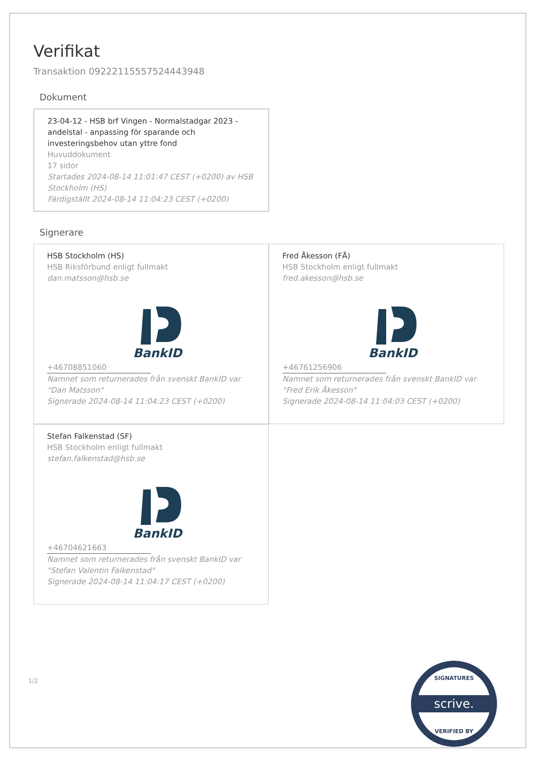Verifikat
Transaktion 09222115557524443948
Dokument
23-04-12 - HSB brf Vingen - Normalstadgar 2023 - andelstal - anpassing för sparande och investeringsbehov utan yttre fond
Huvuddokument
17 sidor
Startades 2024-08-14 11:01:47 CEST (+0200) av HSB Stockholm (HS)
Färdigställt 2024-08-14 11:04:23 CEST (+0200)
Signerare
HSB Stockholm (HS)
HSB Riksförbund enligt fullmakt
dan.matsson@hsb.se
+46708851060
BankID
Namnet som returnerades från svenskt BankID var "Dan Matsson"
Signerade 2024-08-14 11:04:23 CEST (+0200)
Fred Åkesson (FÅ)
HSB Stockholm enligt fullmakt
fred.akesson@hsb.se
+46761256906
BankID
Namnet som returnerades från svenskt BankID var "Fred Erik Åkesson"
Signerade 2024-08-14 11:04:03 CEST (+0200)
Stefan Falkenstad (SF)
HSB Stockholm enligt fullmakt
stefan.falkenstad@hsb.se
+46704621663
BankID
Namnet som returnerades från svenskt BankID var "Stefan Valentin Falkenstad"
Signerade 2024-08-14 11:04:17 CEST (+0200)
1/2
scrive.
SIGNATURES
VERIFIED BY